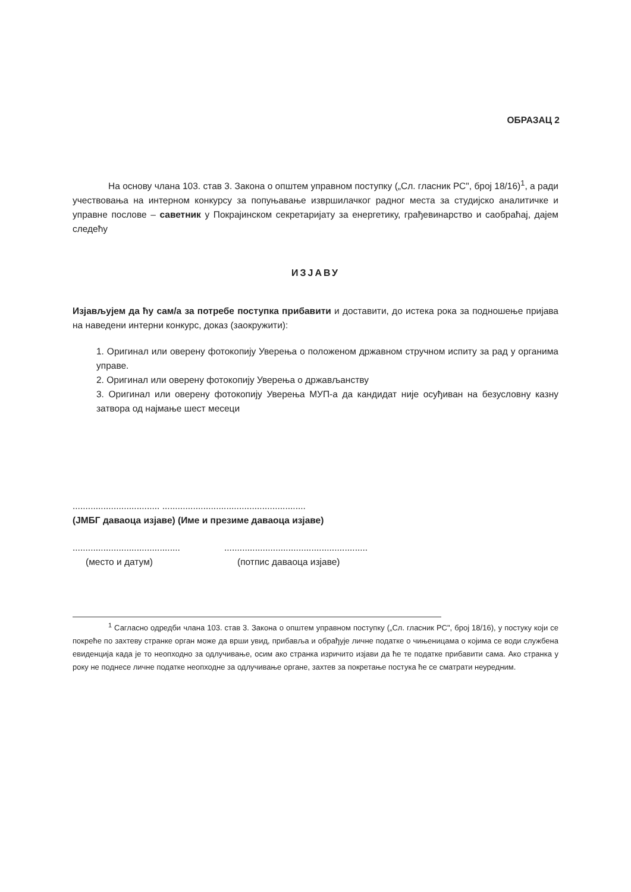ОБРАЗАЦ 2
На основу члана 103. став 3. Закона о општем управном поступку („Сл. гласник РС", број 18/16)<sup>1</sup>, а ради учествовања на интерном конкурсу за попуњавање извршилачког радног места за студијско аналитичке и управне послове – саветник у Покрајинском секретаријату за енергетику, грађевинарство и саобраћај, дајем следећу
ИЗЈАВУ
Изјављујем да ћу сам/а за потребе поступка прибавити и доставити, до истека рока за подношење пријава на наведени интерни конкурс, доказ (заокружити):
1. Оригинал или оверену фотокопију Уверења о положеном државном стручном испиту за рад у органима управе.
2. Оригинал или оверену фотокопију Уверења о држављанству
3. Оригинал или оверену фотокопију Уверења МУП-а да кандидат није осуђиван на безусловну казну затвора од најмање шест месеци
.................................. ........................................................
(ЈМБГ даваоца изјаве) (Име и презиме даваоца изјаве)
..........................................
........................................................
(место и датум) (потпис даваоца изјаве)
<sup>1</sup> Сагласно одредби члана 103. став 3. Закона о општем управном поступку („Сл. гласник РС", број 18/16), у постуку који се покреће по захтеву странке орган може да врши увид, прибавља и обрађује личне податке о чињеницама о којима се води службена евиденција када је то неопходно за одлучивање, осим ако странка изричито изјави да ће те податке прибавити сама. Ако странка у року не поднесе личне податке неопходне за одлучивање органе, захтев за покретање постука ће се сматрати неуредним.